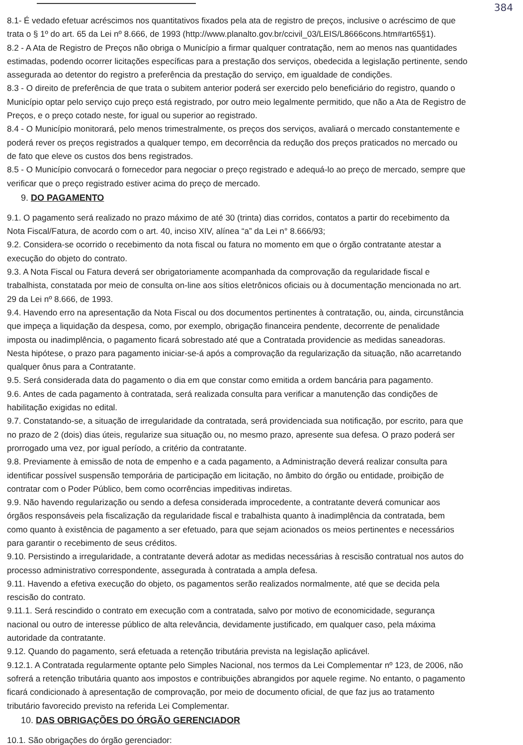384
8.1- É vedado efetuar acréscimos nos quantitativos fixados pela ata de registro de preços, inclusive o acréscimo de que
trata o § 1º do art. 65 da Lei nº 8.666, de 1993 (http://www.planalto.gov.br/ccivil_03/LEIS/L8666cons.htm#art65§1).
8.2 - A Ata de Registro de Preços não obriga o Município a firmar qualquer contratação, nem ao menos nas quantidades
estimadas, podendo ocorrer licitações específicas para a prestação dos serviços, obedecida a legislação pertinente, sendo
assegurada ao detentor do registro a preferência da prestação do serviço, em igualdade de condições.
8.3 - O direito de preferência de que trata o subitem anterior poderá ser exercido pelo beneficiário do registro, quando o
Município optar pelo serviço cujo preço está registrado, por outro meio legalmente permitido, que não a Ata de Registro de
Preços, e o preço cotado neste, for igual ou superior ao registrado.
8.4 - O Município monitorará, pelo menos trimestralmente, os preços dos serviços, avaliará o mercado constantemente e
poderá rever os preços registrados a qualquer tempo, em decorrência da redução dos preços praticados no mercado ou
de fato que eleve os custos dos bens registrados.
8.5 - O Município convocará o fornecedor para negociar o preço registrado e adequá-lo ao preço de mercado, sempre que
verificar que o preço registrado estiver acima do preço de mercado.
9. DO PAGAMENTO
9.1. O pagamento será realizado no prazo máximo de até 30 (trinta) dias corridos, contatos a partir do recebimento da
Nota Fiscal/Fatura, de acordo com o art. 40, inciso XIV, alínea “a” da Lei n° 8.666/93;
9.2. Considera-se ocorrido o recebimento da nota fiscal ou fatura no momento em que o órgão contratante atestar a
execução do objeto do contrato.
9.3. A Nota Fiscal ou Fatura deverá ser obrigatoriamente acompanhada da comprovação da regularidade fiscal e
trabalhista, constatada por meio de consulta on-line aos sítios eletrônicos oficiais ou à documentação mencionada no art.
29 da Lei nº 8.666, de 1993.
9.4. Havendo erro na apresentação da Nota Fiscal ou dos documentos pertinentes à contratação, ou, ainda, circunstância
que impeça a liquidação da despesa, como, por exemplo, obrigação financeira pendente, decorrente de penalidade
imposta ou inadimplência, o pagamento ficará sobrestado até que a Contratada providencie as medidas saneadoras.
Nesta hipótese, o prazo para pagamento iniciar-se-á após a comprovação da regularização da situação, não acarretando
qualquer ônus para a Contratante.
9.5. Será considerada data do pagamento o dia em que constar como emitida a ordem bancária para pagamento.
9.6. Antes de cada pagamento à contratada, será realizada consulta para verificar a manutenção das condições de
habilitação exigidas no edital.
9.7. Constatando-se, a situação de irregularidade da contratada, será providenciada sua notificação, por escrito, para que
no prazo de 2 (dois) dias úteis, regularize sua situação ou, no mesmo prazo, apresente sua defesa. O prazo poderá ser
prorrogado uma vez, por igual período, a critério da contratante.
9.8. Previamente à emissão de nota de empenho e a cada pagamento, a Administração deverá realizar consulta para
identificar possível suspensão temporária de participação em licitação, no âmbito do órgão ou entidade, proibição de
contratar com o Poder Público, bem como ocorrências impeditivas indiretas.
9.9. Não havendo regularização ou sendo a defesa considerada improcedente, a contratante deverá comunicar aos
órgãos responsáveis pela fiscalização da regularidade fiscal e trabalhista quanto à inadimplência da contratada, bem
como quanto à existência de pagamento a ser efetuado, para que sejam acionados os meios pertinentes e necessários
para garantir o recebimento de seus créditos.
9.10. Persistindo a irregularidade, a contratante deverá adotar as medidas necessárias à rescisão contratual nos autos do
processo administrativo correspondente, assegurada à contratada a ampla defesa.
9.11. Havendo a efetiva execução do objeto, os pagamentos serão realizados normalmente, até que se decida pela
rescisão do contrato.
9.11.1. Será rescindido o contrato em execução com a contratada, salvo por motivo de economicidade, segurança
nacional ou outro de interesse público de alta relevância, devidamente justificado, em qualquer caso, pela máxima
autoridade da contratante.
9.12. Quando do pagamento, será efetuada a retenção tributária prevista na legislação aplicável.
9.12.1. A Contratada regularmente optante pelo Simples Nacional, nos termos da Lei Complementar nº 123, de 2006, não
sofrerá a retenção tributária quanto aos impostos e contribuições abrangidos por aquele regime. No entanto, o pagamento
ficará condicionado à apresentação de comprovação, por meio de documento oficial, de que faz jus ao tratamento
tributário favorecido previsto na referida Lei Complementar.
10. DAS OBRIGAÇÕES DO ÓRGÃO GERENCIADOR
10.1. São obrigações do órgão gerenciador: